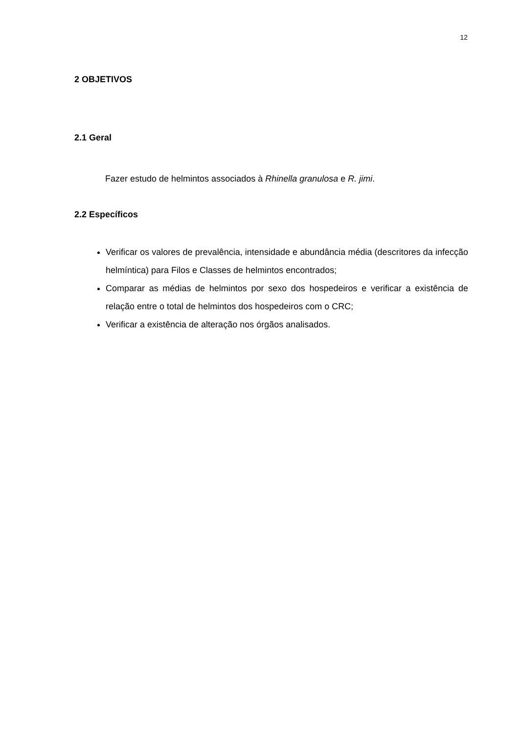12
2 OBJETIVOS
2.1 Geral
Fazer estudo de helmintos associados à Rhinella granulosa e R. jimi.
2.2 Específicos
Verificar os valores de prevalência, intensidade e abundância média (descritores da infecção helmíntica) para Filos e Classes de helmintos encontrados;
Comparar as médias de helmintos por sexo dos hospedeiros e verificar a existência de relação entre o total de helmintos dos hospedeiros com o CRC;
Verificar a existência de alteração nos órgãos analisados.